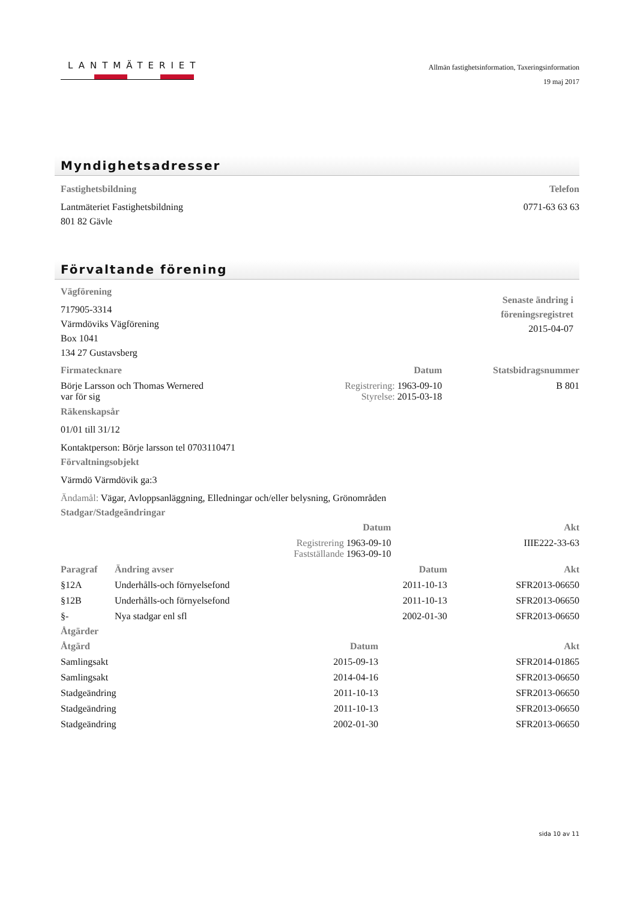LANTMÄTERIET
Allmän fastighetsinformation, Taxeringsinformation
19 maj 2017
Myndighetsadresser
Fastighetsbildning
Lantmäteriet Fastighetsbildning
801 82 Gävle
Telefon
0771-63 63 63
Förvaltande förening
Vägförening
717905-3314
Värmdöviks Vägförening
Box 1041
134 27 Gustavsberg
Senaste ändring i
föreningsregistret
2015-04-07
| Firmatecknare | Datum | Statsbidragsnummer |
| --- | --- | --- |
| Börje Larsson och Thomas Wernered var för sig | Registrering: 1963-09-10 Styrelse: 2015-03-18 | B 801 |
Räkenskapsår
01/01 till 31/12
Kontaktperson: Börje larsson tel 0703110471
Förvaltningsobjekt
Värmdö Värmdövik ga:3
Ändamål: Vägar, Avloppsanläggning, Elledningar och/eller belysning, Grönområden
Stadgar/Stadgeändringar
| | Datum | Akt |
| --- | --- | --- |
| | Registrering 1963-09-10 Fastställande 1963-09-10 | IIIE222-33-63 |
| Paragraf | Ändring avser | Datum | Akt |
| --- | --- | --- | --- |
| §12A | Underhålls-och förnyelsefond | 2011-10-13 | SFR2013-06650 |
| §12B | Underhålls-och förnyelsefond | 2011-10-13 | SFR2013-06650 |
| §- | Nya stadgar enl sfl | 2002-01-30 | SFR2013-06650 |
Åtgärder
| Åtgärd | Datum | Akt |
| --- | --- | --- |
| Samlingsakt | 2015-09-13 | SFR2014-01865 |
| Samlingsakt | 2014-04-16 | SFR2013-06650 |
| Stadgeändring | 2011-10-13 | SFR2013-06650 |
| Stadgeändring | 2011-10-13 | SFR2013-06650 |
| Stadgeändring | 2002-01-30 | SFR2013-06650 |
sida 10 av 11